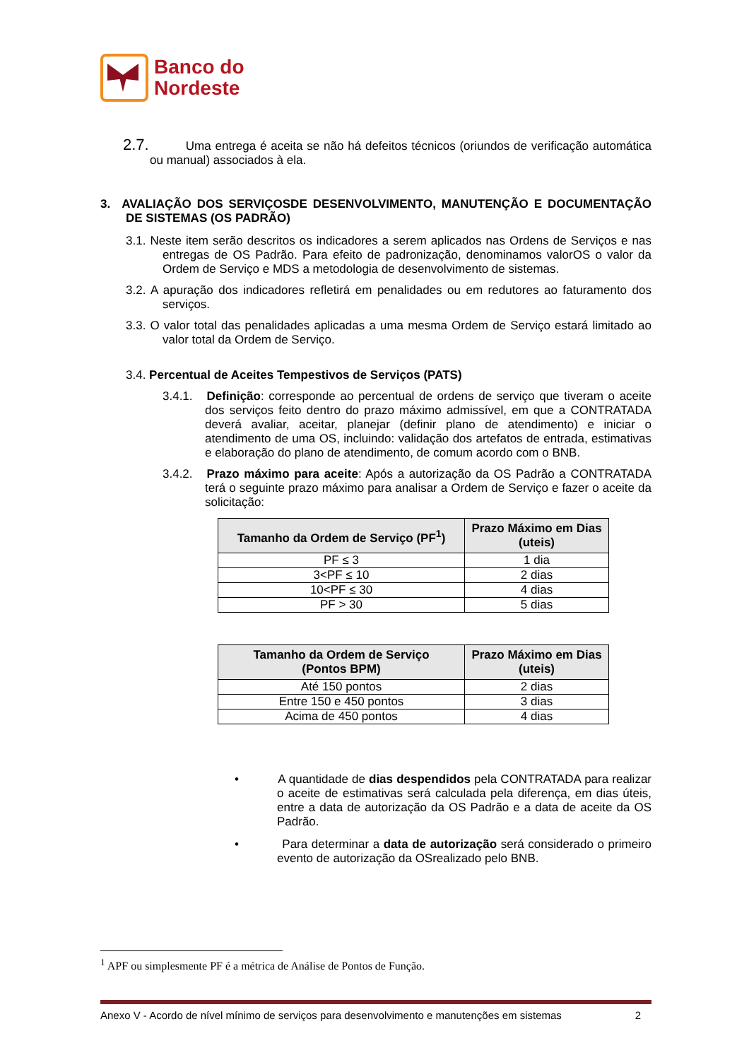Banco do
Nordeste
2.7. Uma entrega é aceita se não há defeitos técnicos (oriundos de verificação automática ou manual) associados à ela.
3. AVALIAÇÃO DOS SERVIÇOSDE DESENVOLVIMENTO, MANUTENÇÃO E DOCUMENTAÇÃO DE SISTEMAS (OS PADRÃO)
3.1. Neste item serão descritos os indicadores a serem aplicados nas Ordens de Serviços e nas entregas de OS Padrão. Para efeito de padronização, denominamos valorOS o valor da Ordem de Serviço e MDS a metodologia de desenvolvimento de sistemas.
3.2. A apuração dos indicadores refletirá em penalidades ou em redutores ao faturamento dos serviços.
3.3. O valor total das penalidades aplicadas a uma mesma Ordem de Serviço estará limitado ao valor total da Ordem de Serviço.
3.4. Percentual de Aceites Tempestivos de Serviços (PATS)
3.4.1. Definição: corresponde ao percentual de ordens de serviço que tiveram o aceite dos serviços feito dentro do prazo máximo admissível, em que a CONTRATADA deverá avaliar, aceitar, planejar (definir plano de atendimento) e iniciar o atendimento de uma OS, incluindo: validação dos artefatos de entrada, estimativas e elaboração do plano de atendimento, de comum acordo com o BNB.
3.4.2. Prazo máximo para aceite: Após a autorização da OS Padrão a CONTRATADA terá o seguinte prazo máximo para analisar a Ordem de Serviço e fazer o aceite da solicitação:
| Tamanho da Ordem de Serviço (PF<sup>1</sup>) | Prazo Máximo em Dias (uteis) |
| --- | --- |
| PF ≤ 3 | 1 dia |
| 3<PF ≤ 10 | 2 dias |
| 10<PF ≤ 30 | 4 dias |
| PF > 30 | 5 dias |
| Tamanho da Ordem de Serviço (Pontos BPM) | Prazo Máximo em Dias (uteis) |
| --- | --- |
| Até 150 pontos | 2 dias |
| Entre 150 e 450 pontos | 3 dias |
| Acima de 450 pontos | 4 dias |
• A quantidade de dias despendidos pela CONTRATADA para realizar o aceite de estimativas será calculada pela diferença, em dias úteis, entre a data de autorização da OS Padrão e a data de aceite da OS Padrão.
• Para determinar a data de autorização será considerado o primeiro evento de autorização da OSrealizado pelo BNB.
<sup>1</sup> APF ou simplesmente PF é a métrica de Análise de Pontos de Função.
Anexo V - Acordo de nível mínimo de serviços para desenvolvimento e manutenções em sistemas 2